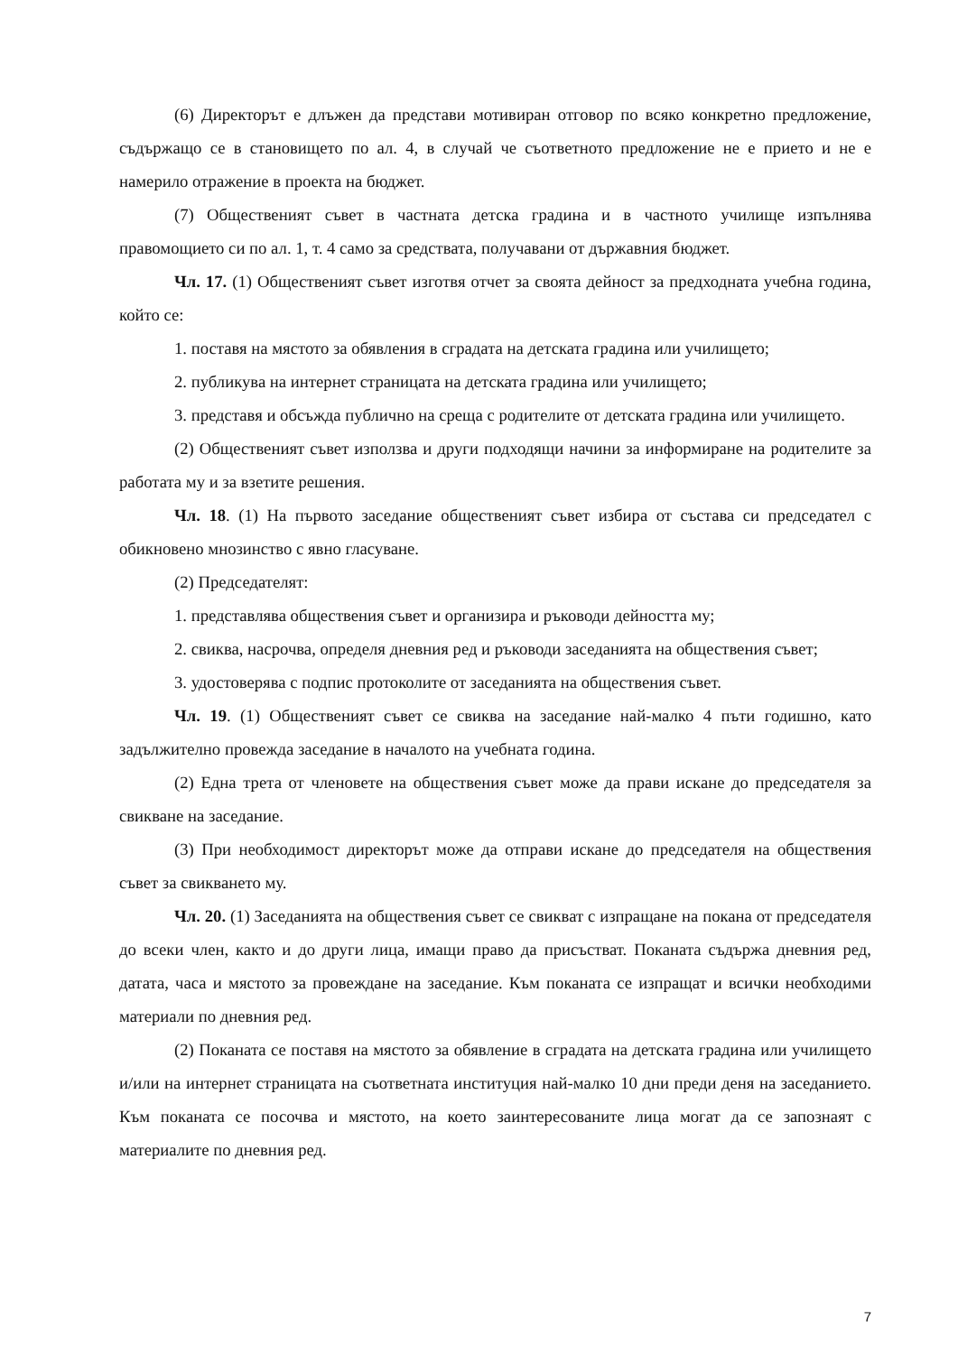(6) Директорът е длъжен да представи мотивиран отговор по всяко конкретно предложение, съдържащо се в становището по ал. 4, в случай че съответното предложение не е прието и не е намерило отражение в проекта на бюджет.
(7) Общественият съвет в частната детска градина и в частното училище изпълнява правомощието си по ал. 1, т. 4 само за средствата, получавани от държавния бюджет.
Чл. 17. (1) Общественият съвет изготвя отчет за своята дейност за предходната учебна година, който се:
1. поставя на мястото за обявления в сградата на детската градина или училището;
2. публикува на интернет страницата на детската градина или училището;
3. представя и обсъжда публично на среща с родителите от детската градина или училището.
(2) Общественият съвет използва и други подходящи начини за информиране на родителите за работата му и за взетите решения.
Чл. 18. (1) На първото заседание общественият съвет избира от състава си председател с обикновено мнозинство с явно гласуване.
(2) Председателят:
1. представлява обществения съвет и организира и ръководи дейността му;
2. свиква, насрочва, определя дневния ред и ръководи заседанията на обществения съвет;
3. удостоверява с подпис протоколите от заседанията на обществения съвет.
Чл. 19. (1) Общественият съвет се свиква на заседание най-малко 4 пъти годишно, като задължително провежда заседание в началото на учебната година.
(2) Една трета от членовете на обществения съвет може да прави искане до председателя за свикване на заседание.
(3) При необходимост директорът може да отправи искане до председателя на обществения съвет за свикването му.
Чл. 20. (1) Заседанията на обществения съвет се свикват с изпращане на покана от председателя до всеки член, както и до други лица, имащи право да присъстват. Поканата съдържа дневния ред, датата, часа и мястото за провеждане на заседание. Към поканата се изпращат и всички необходими материали по дневния ред.
(2) Поканата се поставя на мястото за обявление в сградата на детската градина или училището и/или на интернет страницата на съответната институция най-малко 10 дни преди деня на заседанието. Към поканата се посочва и мястото, на което заинтересованите лица могат да се запознаят с материалите по дневния ред.
7